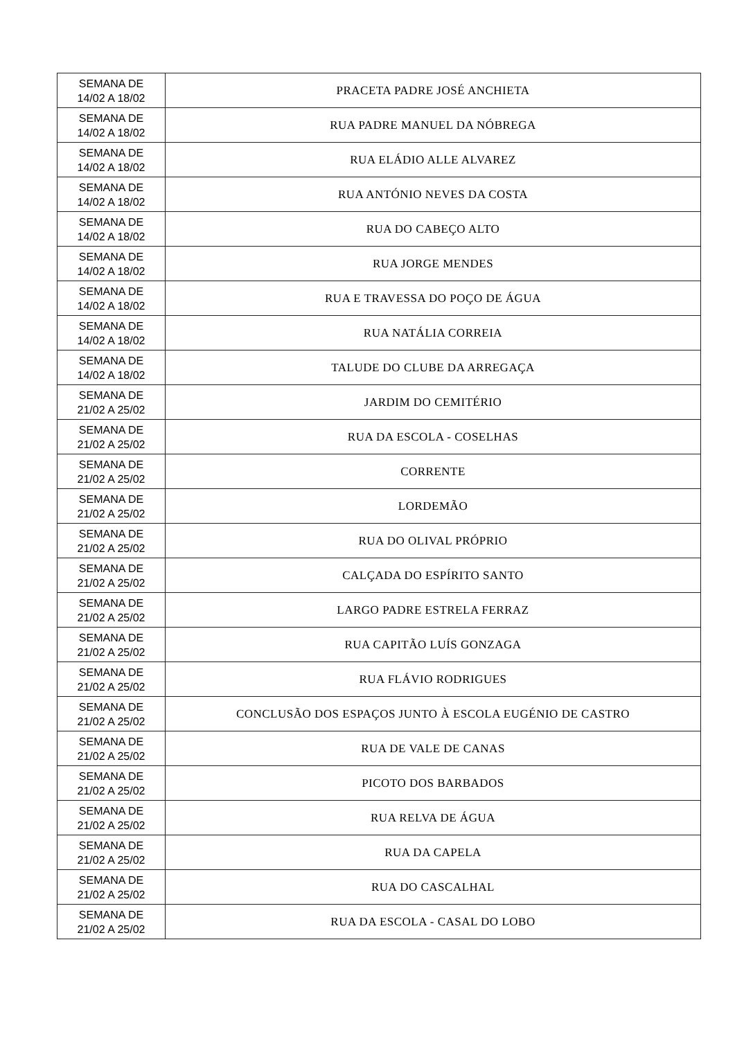| SEMANA DE 14/02 A 18/02 | PRACETA PADRE JOSÉ ANCHIETA |
| SEMANA DE 14/02 A 18/02 | RUA PADRE MANUEL DA NÓBREGA |
| SEMANA DE 14/02 A 18/02 | RUA ELÁDIO ALLE ALVAREZ |
| SEMANA DE 14/02 A 18/02 | RUA ANTÓNIO NEVES DA COSTA |
| SEMANA DE 14/02 A 18/02 | RUA DO CABEÇO ALTO |
| SEMANA DE 14/02 A 18/02 | RUA JORGE MENDES |
| SEMANA DE 14/02 A 18/02 | RUA E TRAVESSA DO POÇO DE ÁGUA |
| SEMANA DE 14/02 A 18/02 | RUA NATÁLIA CORREIA |
| SEMANA DE 14/02 A 18/02 | TALUDE DO CLUBE DA ARREGAÇA |
| SEMANA DE 21/02 A 25/02 | JARDIM DO CEMITÉRIO |
| SEMANA DE 21/02 A 25/02 | RUA DA ESCOLA - COSELHAS |
| SEMANA DE 21/02 A 25/02 | CORRENTE |
| SEMANA DE 21/02 A 25/02 | LORDEMÃO |
| SEMANA DE 21/02 A 25/02 | RUA DO OLIVAL PRÓPRIO |
| SEMANA DE 21/02 A 25/02 | CALÇADA DO ESPÍRITO SANTO |
| SEMANA DE 21/02 A 25/02 | LARGO PADRE ESTRELA FERRAZ |
| SEMANA DE 21/02 A 25/02 | RUA CAPITÃO LUÍS GONZAGA |
| SEMANA DE 21/02 A 25/02 | RUA FLÁVIO RODRIGUES |
| SEMANA DE 21/02 A 25/02 | CONCLUSÃO DOS ESPAÇOS JUNTO À ESCOLA EUGÉNIO DE CASTRO |
| SEMANA DE 21/02 A 25/02 | RUA DE VALE DE CANAS |
| SEMANA DE 21/02 A 25/02 | PICOTO DOS BARBADOS |
| SEMANA DE 21/02 A 25/02 | RUA RELVA DE ÁGUA |
| SEMANA DE 21/02 A 25/02 | RUA DA CAPELA |
| SEMANA DE 21/02 A 25/02 | RUA DO CASCALHAL |
| SEMANA DE 21/02 A 25/02 | RUA DA ESCOLA - CASAL DO LOBO |